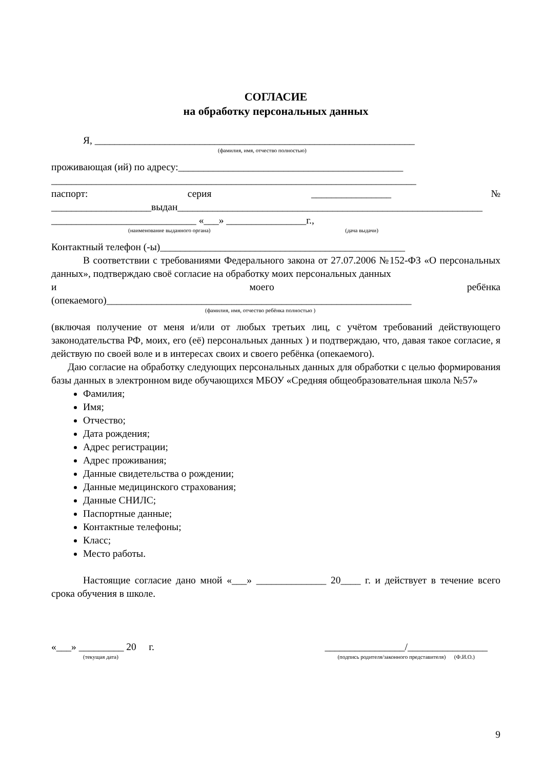СОГЛАСИЕ
на обработку персональных данных
Я, ________________________________________________________________
(фамилия, имя, отчество полностью)
проживающая (ий) по адресу:_____________________________________________
_________________________________________________________________________
паспорт: серия ________________ №
____________________выдан_____________________________________________________________
_____________________________ «___» ________________г.,
(наименование выданного органа) (дача выдачи)
Контактный телефон (-ы)_________________________________________________
В соответствии с требованиями Федерального закона от 27.07.2006 №152-ФЗ «О персональных данных», подтверждаю своё согласие на обработку моих персональных данных
и моего ребёнка
(опекаемого)_____________________________________________________________
(фамилия, имя, отчество ребёнка полностью )
(включая получение от меня и/или от любых третьих лиц, с учётом требований действующего законодательства РФ, моих, его (её) персональных данных ) и подтверждаю, что, давая такое согласие, я действую по своей воле и в интересах своих и своего ребёнка (опекаемого).
Даю согласие на обработку следующих персональных данных для обработки с целью формирования базы данных в электронном виде обучающихся МБОУ «Средняя общеобразовательная школа №57»
Фамилия;
Имя;
Отчество;
Дата рождения;
Адрес регистрации;
Адрес проживания;
Данные свидетельства о рождении;
Данные медицинского страхования;
Данные СНИЛС;
Паспортные данные;
Контактные телефоны;
Класс;
Место работы.
Настоящие согласие дано мной «___» ______________ 20____ г. и действует в течение всего срока обучения в школе.
«___» _________ 20 г. ________________/________________
(текущая дата) (подпись родителя/законного представителя) (Ф.И.О.)
9